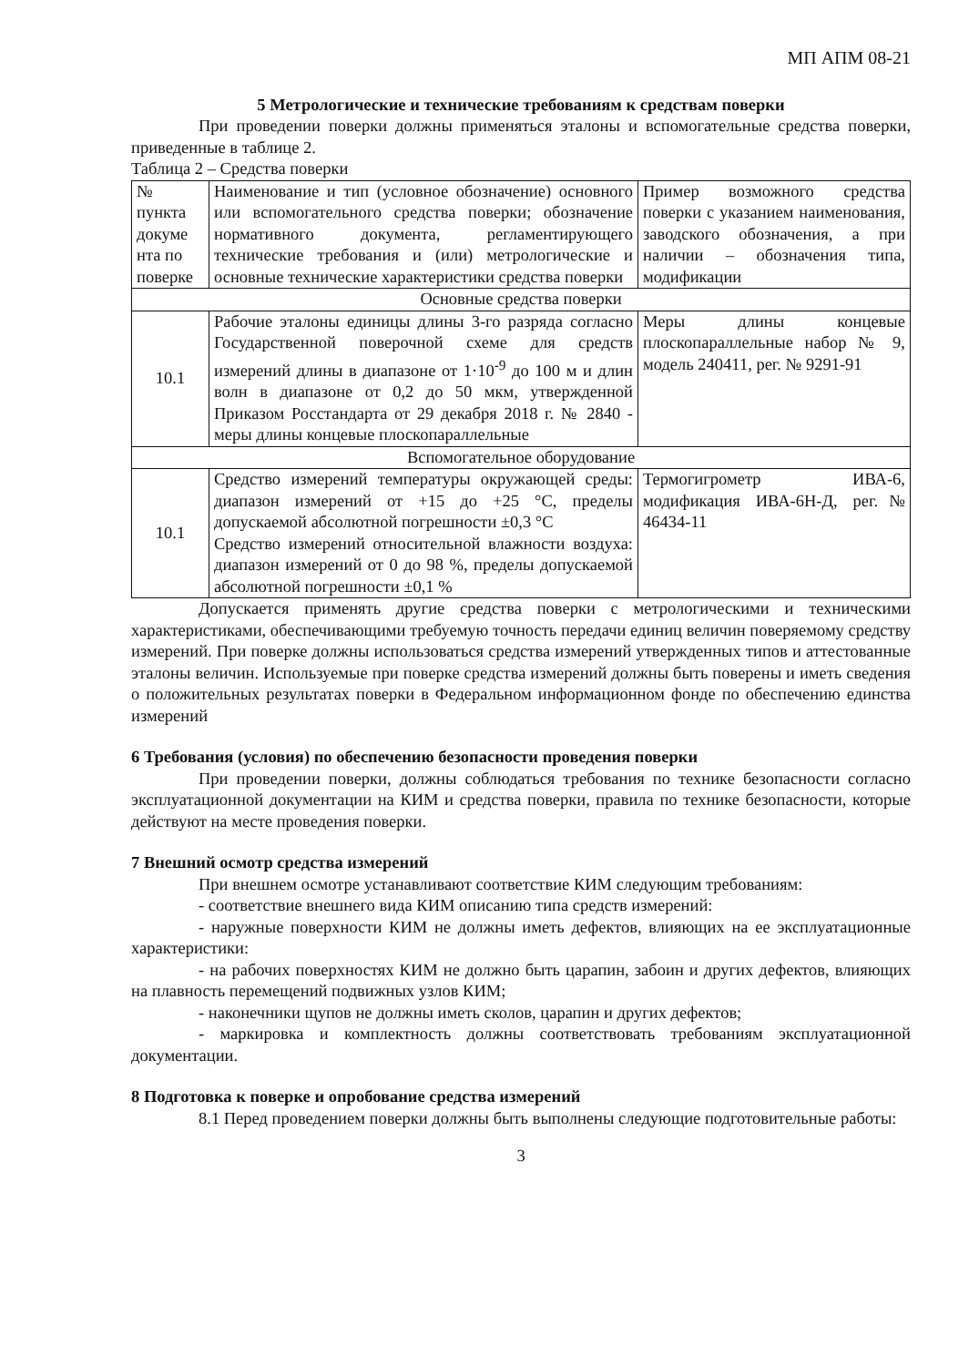МП АПМ 08-21
5 Метрологические и технические требованиям к средствам поверки
При проведении поверки должны применяться эталоны и вспомогательные средства поверки, приведенные в таблице 2.
Таблица 2 – Средства поверки
| № пункта докуме нта по поверке | Наименование и тип (условное обозначение) основного или вспомогательного средства поверки; обозначение нормативного документа, регламентирующего технические требования и (или) метрологические и основные технические характеристики средства поверки | Пример возможного средства поверки с указанием наименования, заводского обозначения, а при наличии – обозначения типа, модификации |
| Основные средства поверки | | |
| 10.1 | Рабочие эталоны единицы длины 3-го разряда согласно Государственной поверочной схеме для средств измерений длины в диапазоне от 1·10<sup>-9</sup> до 100 м и длин волн в диапазоне от 0,2 до 50 мкм, утвержденной Приказом Росстандарта от 29 декабря 2018 г. № 2840 - меры длины концевые плоскопараллельные | Меры длины концевые плоскопараллельные набор № 9, модель 240411, рег. № 9291-91 |
| Вспомогательное оборудование | | |
| 10.1 | Средство измерений температуры окружающей среды: диапазон измерений от +15 до +25 °С, пределы допускаемой абсолютной погрешности ±0,3 °С Средство измерений относительной влажности воздуха: диапазон измерений от 0 до 98 %, пределы допускаемой абсолютной погрешности ±0,1 % | Термогигрометр ИВА-6, модификация ИВА-6Н-Д, рег.№ 46434-11 |
Допускается применять другие средства поверки с метрологическими и техническими характеристиками, обеспечивающими требуемую точность передачи единиц величин поверяемому средству измерений. При поверке должны использоваться средства измерений утвержденных типов и аттестованные эталоны величин. Используемые при поверке средства измерений должны быть поверены и иметь сведения о положительных результатах поверки в Федеральном информационном фонде по обеспечению единства измерений
6 Требования (условия) по обеспечению безопасности проведения поверки
При проведении поверки, должны соблюдаться требования по технике безопасности согласно эксплуатационной документации на КИМ и средства поверки, правила по технике безопасности, которые действуют на месте проведения поверки.
7 Внешний осмотр средства измерений
При внешнем осмотре устанавливают соответствие КИМ следующим требованиям:
- соответствие внешнего вида КИМ описанию типа средств измерений:
- наружные поверхности КИМ не должны иметь дефектов, влияющих на ее эксплуатационные характеристики:
- на рабочих поверхностях КИМ не должно быть царапин, забоин и других дефектов, влияющих на плавность перемещений подвижных узлов КИМ;
- наконечники щупов не должны иметь сколов, царапин и других дефектов;
- маркировка и комплектность должны соответствовать требованиям эксплуатационной документации.
8 Подготовка к поверке и опробование средства измерений
8.1 Перед проведением поверки должны быть выполнены следующие подготовительные работы:
3